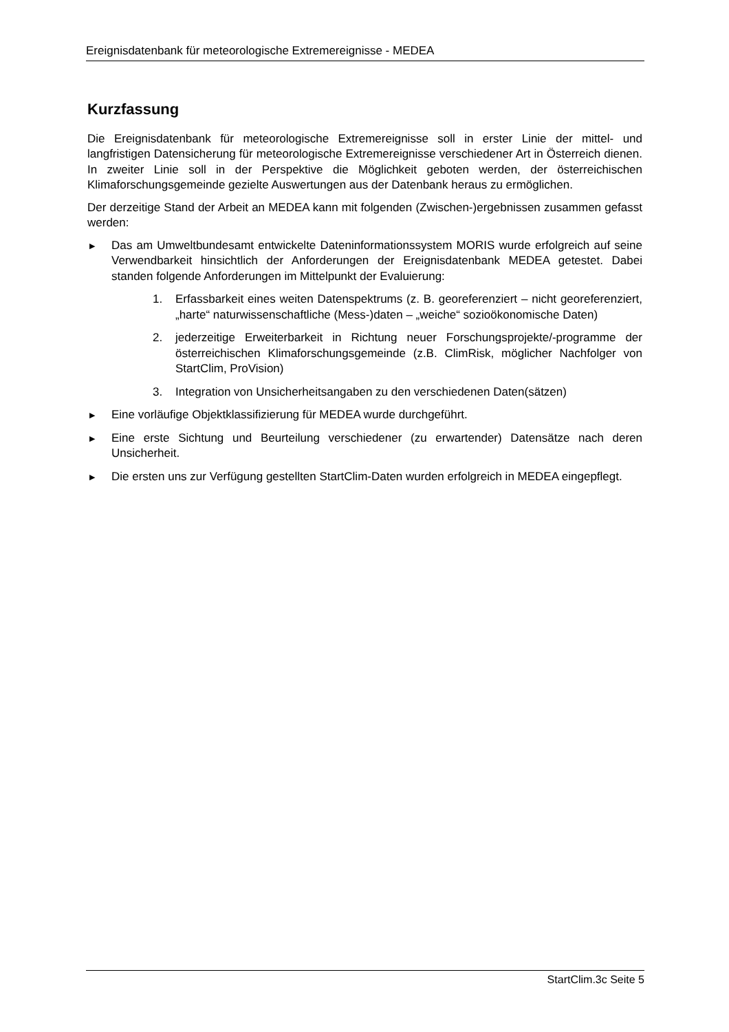Ereignisdatenbank für meteorologische Extremereignisse - MEDEA
Kurzfassung
Die Ereignisdatenbank für meteorologische Extremereignisse soll in erster Linie der mittel- und langfristigen Datensicherung für meteorologische Extremereignisse verschiedener Art in Österreich dienen. In zweiter Linie soll in der Perspektive die Möglichkeit geboten werden, der österreichischen Klimaforschungsgemeinde gezielte Auswertungen aus der Datenbank heraus zu ermöglichen.
Der derzeitige Stand der Arbeit an MEDEA kann mit folgenden (Zwischen-)ergebnissen zusammen gefasst werden:
▶ Das am Umweltbundesamt entwickelte Dateninformationssystem MORIS wurde erfolgreich auf seine Verwendbarkeit hinsichtlich der Anforderungen der Ereignisdatenbank MEDEA getestet. Dabei standen folgende Anforderungen im Mittelpunkt der Evaluierung:
1. Erfassbarkeit eines weiten Datenspektrums (z. B. georeferenziert – nicht georeferenziert, „harte“ naturwissenschaftliche (Mess-)daten – „weiche“ sozioökonomische Daten)
2. jederzeitige Erweiterbarkeit in Richtung neuer Forschungsprojekte/-programme der österreichischen Klimaforschungsgemeinde (z.B. ClimRisk, möglicher Nachfolger von StartClim, ProVision)
3. Integration von Unsicherheitsangaben zu den verschiedenen Daten(sätzen)
▶ Eine vorläufige Objektklassifizierung für MEDEA wurde durchgeführt.
▶ Eine erste Sichtung und Beurteilung verschiedener (zu erwartender) Datensätze nach deren Unsicherheit.
▶ Die ersten uns zur Verfügung gestellten StartClim-Daten wurden erfolgreich in MEDEA eingepflegt.
StartClim.3c Seite 5